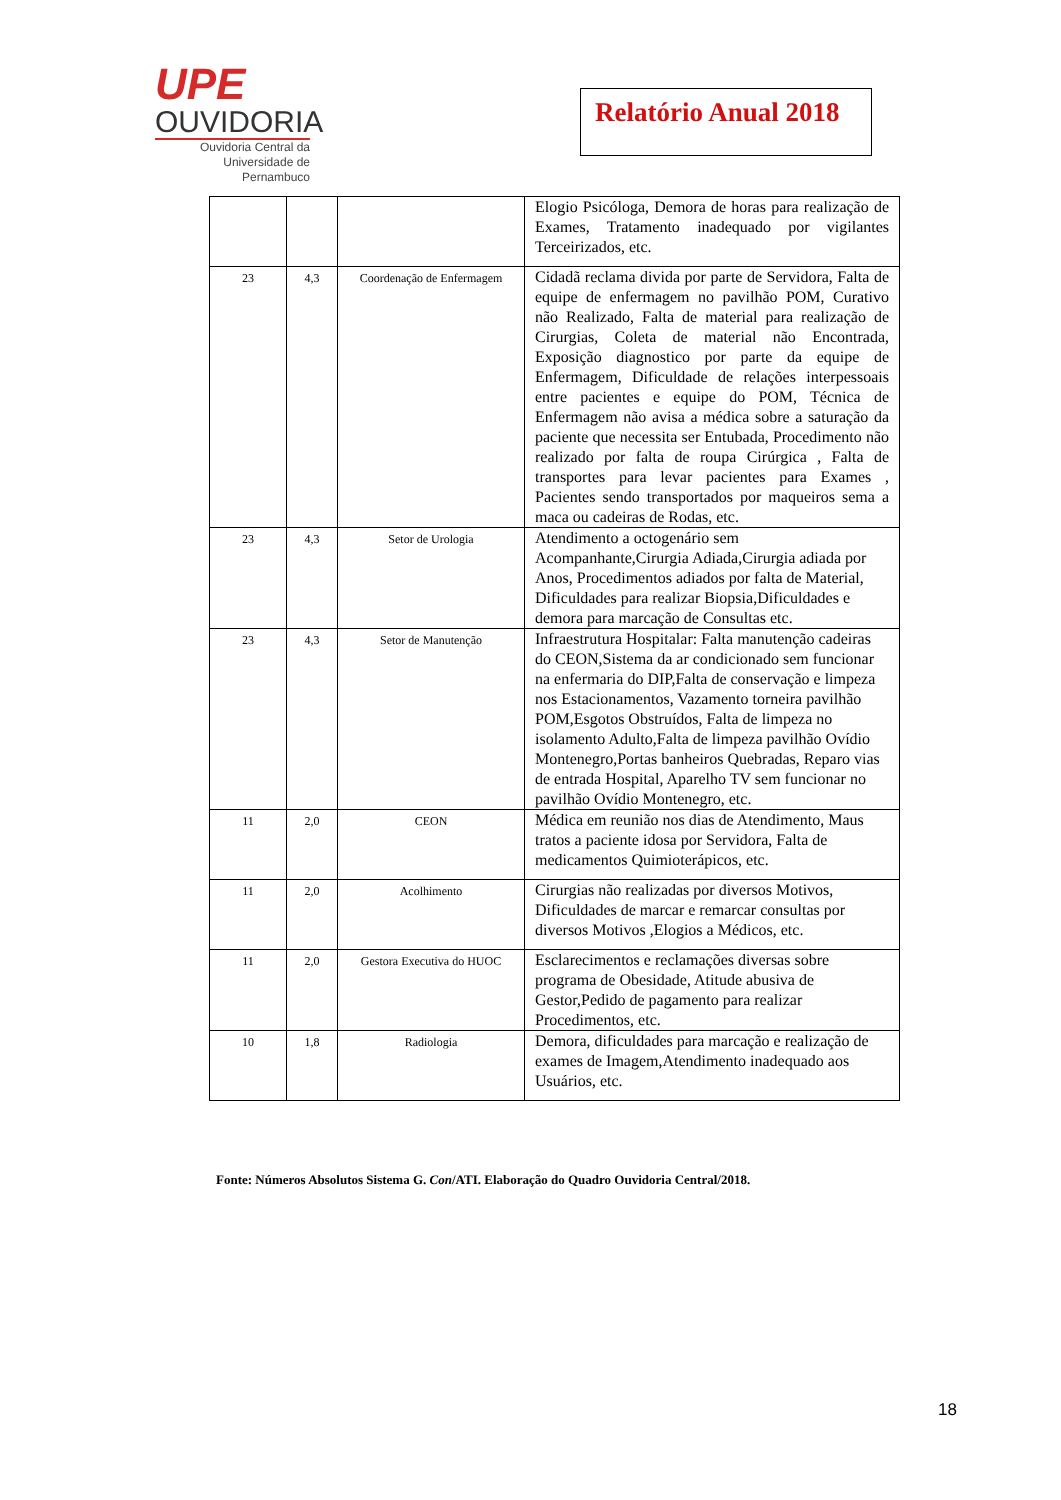UPE
OUVIDORIA
Ouvidoria Central da
Universidade de Pernambuco
Relatório Anual 2018
| | | | Elogio Psicóloga, Demora de horas para realização de Exames, Tratamento inadequado por vigilantes Terceirizados, etc. |
| 23 | 4,3 | Coordenação de Enfermagem | Cidadã reclama divida por parte de Servidora, Falta de equipe de enfermagem no pavilhão POM, Curativo não Realizado, Falta de material para realização de Cirurgias, Coleta de material não Encontrada, Exposição diagnostico por parte da equipe de Enfermagem, Dificuldade de relações interpessoais entre pacientes e equipe do POM, Técnica de Enfermagem não avisa a médica sobre a saturação da paciente que necessita ser Entubada, Procedimento não realizado por falta de roupa Cirúrgica , Falta de transportes para levar pacientes para Exames , Pacientes sendo transportados por maqueiros sema a maca ou cadeiras de Rodas, etc. |
| 23 | 4,3 | Setor de Urologia | Atendimento a octogenário sem Acompanhante,Cirurgia Adiada,Cirurgia adiada por Anos, Procedimentos adiados por falta de Material, Dificuldades para realizar Biopsia,Dificuldades e demora para marcação de Consultas etc. |
| 23 | 4,3 | Setor de Manutenção | Infraestrutura Hospitalar: Falta manutenção cadeiras do CEON,Sistema da ar condicionado sem funcionar na enfermaria do DIP,Falta de conservação e limpeza nos Estacionamentos, Vazamento torneira pavilhão POM,Esgotos Obstruídos, Falta de limpeza no isolamento Adulto,Falta de limpeza pavilhão Ovídio Montenegro,Portas banheiros Quebradas, Reparo vias de entrada Hospital, Aparelho TV sem funcionar no pavilhão Ovídio Montenegro, etc. |
| 11 | 2,0 | CEON | Médica em reunião nos dias de Atendimento, Maus tratos a paciente idosa por Servidora, Falta de medicamentos Quimioterápicos, etc. |
| 11 | 2,0 | Acolhimento | Cirurgias não realizadas por diversos Motivos, Dificuldades de marcar e remarcar consultas por diversos Motivos ,Elogios a Médicos, etc. |
| 11 | 2,0 | Gestora Executiva do HUOC | Esclarecimentos e reclamações diversas sobre programa de Obesidade, Atitude abusiva de Gestor,Pedido de pagamento para realizar Procedimentos, etc. |
| 10 | 1,8 | Radiologia | Demora, dificuldades para marcação e realização de exames de Imagem,Atendimento inadequado aos Usuários, etc. |
Fonte: Números Absolutos Sistema G. Con/ATI. Elaboração do Quadro Ouvidoria Central/2018.
18